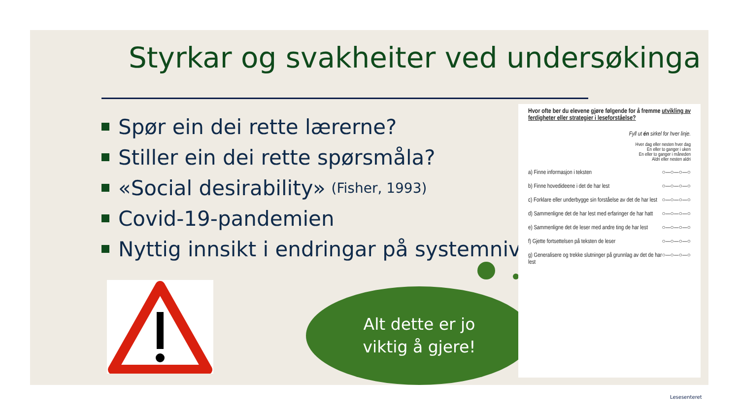Styrkar og svakheiter ved undersøkinga
Spør ein dei rette lærerne?
Stiller ein dei rette spørsmåla?
«Social desirability» (Fisher, 1993)
Covid-19-pandemien
Nyttig innsikt i endringar på systemnivå
Alt dette er jo
viktig å gjere!
Hvor ofte ber du elevene gjøre følgende for å fremme utvikling av ferdigheter eller strategier i leseforståelse?
Fyll ut én sirkel for hver linje.
Hver dag eller nesten hver dag
En eller to ganger i uken
En eller to ganger i måneden
Aldri eller nesten aldri
a) Finne informasjon i teksten ○—○—○—○
b) Finne hovedideene i det de har lest ○—○—○—○
c) Forklare eller underbygge sin forståelse av det de har lest ○—○—○—○
d) Sammenligne det de har lest med erfaringer de har hatt ○—○—○—○
e) Sammenligne det de leser med andre ting de har lest ○—○—○—○
f) Gjette fortsettelsen på teksten de leser ○—○—○—○
g) Generalisere og trekke slutninger på grunnlag av det de har lest ○—○—○—○
Lesesenteret